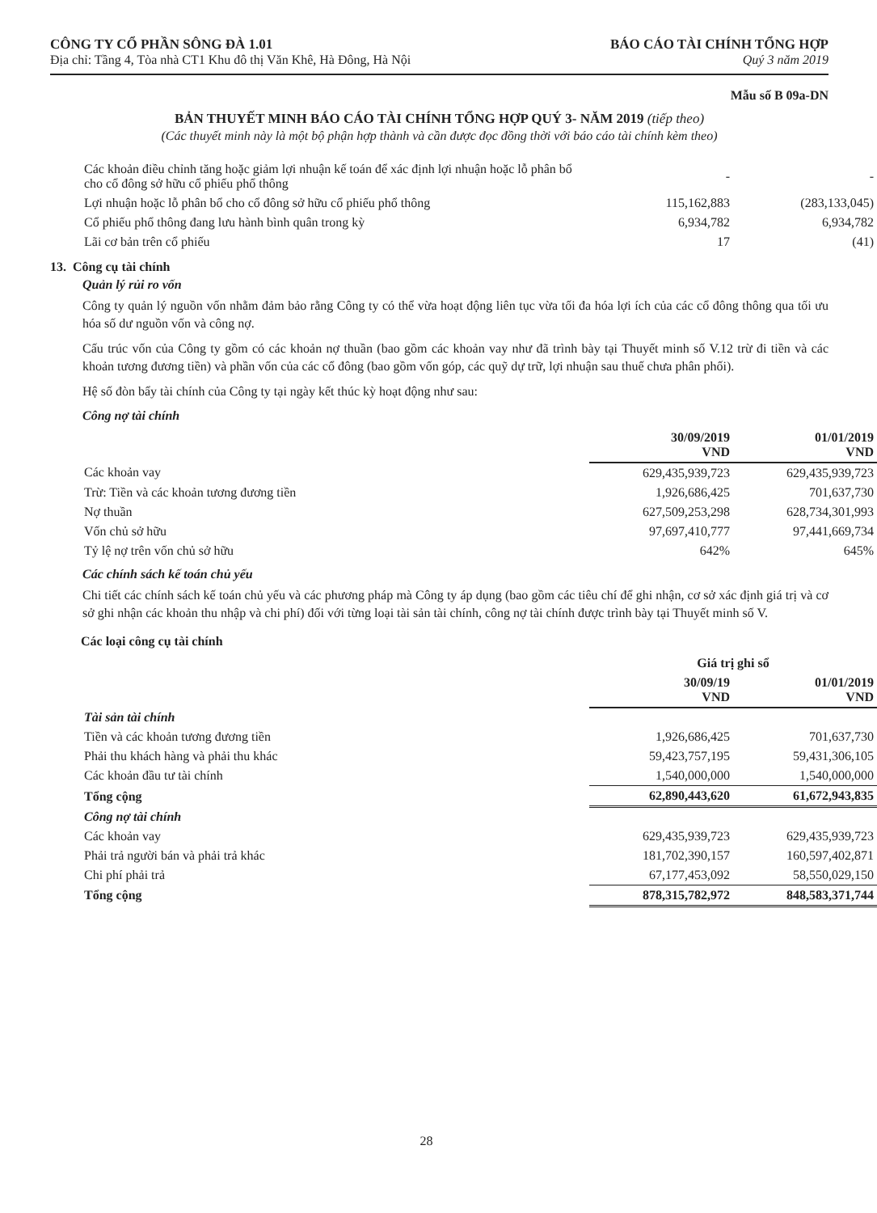CÔNG TY CỔ PHẦN SÔNG ĐÀ 1.01
Địa chỉ: Tầng 4, Tòa nhà CT1 Khu đô thị Văn Khê, Hà Đông, Hà Nội
BÁO CÁO TÀI CHÍNH TỔNG HỢP
Quý 3 năm 2019
Mẫu số B 09a-DN
BẢN THUYẾT MINH BÁO CÁO TÀI CHÍNH TỔNG HỢP QUÝ 3- NĂM 2019 (tiếp theo)
(Các thuyết minh này là một bộ phận hợp thành và cần được đọc đồng thời với báo cáo tài chính kèm theo)
| Các khoản điều chỉnh tăng hoặc giảm lợi nhuận kế toán để xác định lợi nhuận hoặc lỗ phân bổ cho cổ đông sở hữu cổ phiếu phổ thông | - | - |
| Lợi nhuận hoặc lỗ phân bổ cho cổ đông sở hữu cổ phiếu phổ thông | 115,162,883 | (283,133,045) |
| Cổ phiếu phổ thông đang lưu hành bình quân trong kỳ | 6,934,782 | 6,934,782 |
| Lãi cơ bản trên cổ phiếu | 17 | (41) |
13. Công cụ tài chính
Quản lý rủi ro vốn
Công ty quản lý nguồn vốn nhằm đảm bảo rằng Công ty có thể vừa hoạt động liên tục vừa tối đa hóa lợi ích của các cổ đông thông qua tối ưu hóa số dư nguồn vốn và công nợ.
Cấu trúc vốn của Công ty gồm có các khoản nợ thuần (bao gồm các khoản vay như đã trình bày tại Thuyết minh số V.12 trừ đi tiền và các khoản tương đương tiền) và phần vốn của các cổ đông (bao gồm vốn góp, các quỹ dự trữ, lợi nhuận sau thuế chưa phân phối).
Hệ số đòn bẩy tài chính của Công ty tại ngày kết thúc kỳ hoạt động như sau:
Công nợ tài chính
| | 30/09/2019 VND | 01/01/2019 VND |
| --- | --- | --- |
| Các khoản vay | 629,435,939,723 | 629,435,939,723 |
| Trừ: Tiền và các khoản tương đương tiền | 1,926,686,425 | 701,637,730 |
| Nợ thuần | 627,509,253,298 | 628,734,301,993 |
| Vốn chủ sở hữu | 97,697,410,777 | 97,441,669,734 |
| Tỷ lệ nợ trên vốn chủ sở hữu | 642% | 645% |
Các chính sách kế toán chủ yếu
Chi tiết các chính sách kế toán chủ yếu và các phương pháp mà Công ty áp dụng (bao gồm các tiêu chí để ghi nhận, cơ sở xác định giá trị và cơ sở ghi nhận các khoản thu nhập và chi phí) đối với từng loại tài sản tài chính, công nợ tài chính được trình bày tại Thuyết minh số V.
Các loại công cụ tài chính
| | Giá trị ghi sổ | |
| --- | --- | --- |
| | 30/09/19 VND | 01/01/2019 VND |
| Tài sản tài chính | | |
| Tiền và các khoản tương đương tiền | 1,926,686,425 | 701,637,730 |
| Phải thu khách hàng và phải thu khác | 59,423,757,195 | 59,431,306,105 |
| Các khoản đầu tư tài chính | 1,540,000,000 | 1,540,000,000 |
| Tổng cộng | 62,890,443,620 | 61,672,943,835 |
| Công nợ tài chính | | |
| Các khoản vay | 629,435,939,723 | 629,435,939,723 |
| Phải trả người bán và phải trả khác | 181,702,390,157 | 160,597,402,871 |
| Chi phí phải trả | 67,177,453,092 | 58,550,029,150 |
| Tổng cộng | 878,315,782,972 | 848,583,371,744 |
28